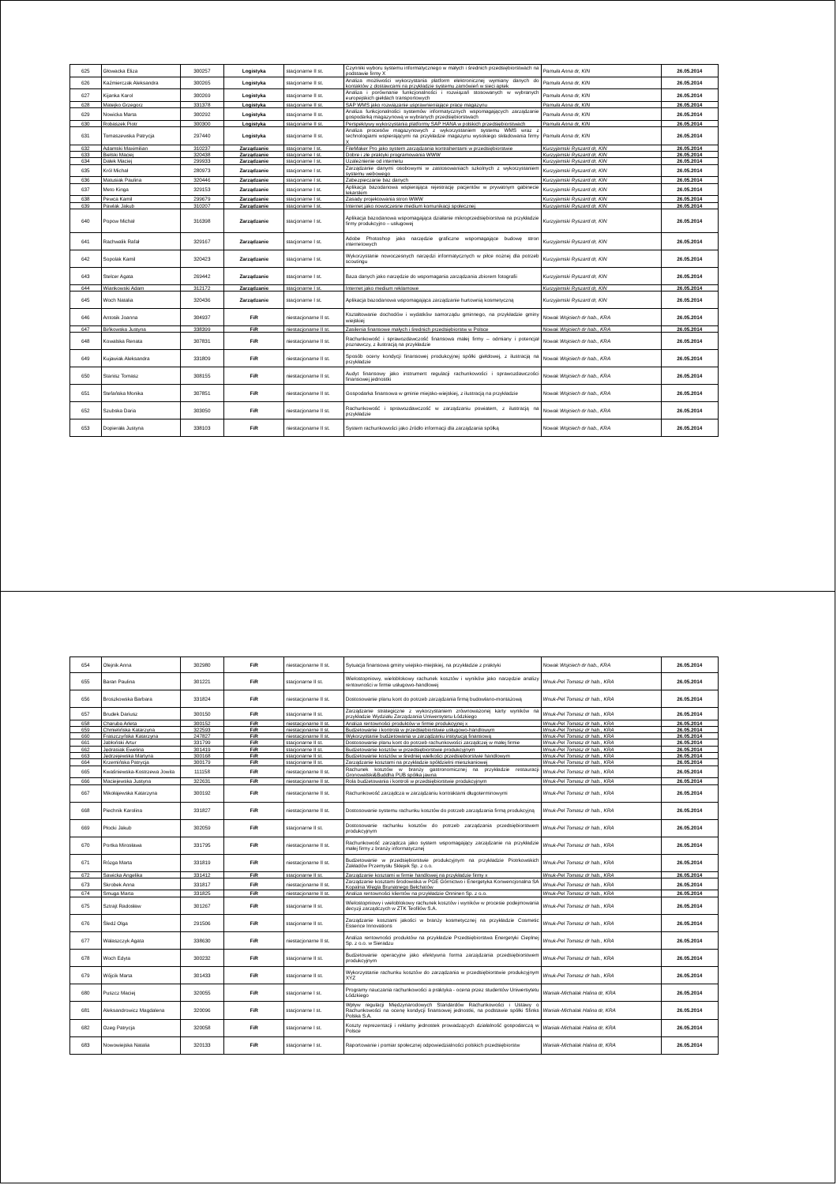| 625 | Głowacka Eliza | 300257 | Logistyka | stacjonarne II st. | Czynniki wyboru systemu informatycznego w małych i średnich przedsiębiorstwach na podstawie firmy X | Pamuła Anna dr, KIN | 26.05.2014 |
| 626 | Kaźmierczak Aleksandra | 300265 | Logistyka | stacjonarne II st. | Analiza możliwości wykorzystania platform elektronicznej wymiany danych do kontaktów z dostawcami na przykładzie systemu zamówień w sieci aptek | Pamuła Anna dr, KIN | 26.05.2014 |
| 627 | Kijanka Karol | 300269 | Logistyka | stacjonarne II st. | Analiza i porównanie funkcjonalności i rozwiązań stosowanych w wybranych europejskich giełdach transportowych | Pamuła Anna dr, KIN | 26.05.2014 |
| 628 | Matejko Grzegorz | 331378 | Logistyka | stacjonarne II st. | SAP WMS jako rozwiązanie usprawnieniające pracę magazynu | Pamuła Anna dr, KIN | 26.05.2014 |
| 629 | Nowicka Marta | 300292 | Logistyka | stacjonarne II st. | Analiza funkcjonalności systemów informatycznych wspomagających zarządzanie gospodarką magazynową w wybranych przedsiębiorstwach | Pamuła Anna dr, KIN | 26.05.2014 |
| 630 | Robaszek Piotr | 300300 | Logistyka | stacjonarne II st. | Perspektywy wykorzystania platformy SAP HANA w polskich przedsiębiorstwach | Pamuła Anna dr, KIN | 26.05.2014 |
| 631 | Tomaszewska Patrycja | 297440 | Logistyka | stacjonarne II st. | Analiza procesów magazynowych z wykorzystaniem systemu WMS wraz z technologiami wspierającymi na przykładzie magazynu wysokiego składowania firmy X | Pamuła Anna dr, KIN | 26.05.2014 |
| 632 | Adamski Maximilian | 310237 | Zarządzanie | stacjonarne I st. | FileMaker Pro jako system zarządzania kontrahentami w przedsiębiorstwie | Kurzyjamski Ryszard dr, KIN | 26.05.2014 |
| 633 | Bielski Maciej | 320438 | Zarządzanie | stacjonarne I st. | Dobre i złe praktyki programowania WWW | Kurzyjamski Ryszard dr, KIN | 26.05.2014 |
| 634 | Dałek Maciej | 299933 | Zarządzanie | stacjonarne I st. | Uzależnienie od internetu | Kurzyjamski Ryszard dr, KIN | 26.05.2014 |
| 635 | Król Michał | 280973 | Zarządzanie | stacjonarne I st. | Zarządzanie danymi osobowymi w zastosowaniach szkolnych z wykorzystaniem systemu webowego | Kurzyjamski Ryszard dr, KIN | 26.05.2014 |
| 636 | Matusiak Paulina | 320446 | Zarządzanie | stacjonarne I st. | Zabezpieczanie baz danych | Kurzyjamski Ryszard dr, KIN | 26.05.2014 |
| 637 | Meto Kinga | 329153 | Zarządzanie | stacjonarne I st. | Aplikacja bazodanowa wspierająca rejestrację pacjentów w prywatnym gabinecie lekarskim | Kurzyjamski Ryszard dr, KIN | 26.05.2014 |
| 638 | Pewca Kamil | 299679 | Zarządzanie | stacjonarne I st. | Zasady projektowania stron WWW | Kurzyjamski Ryszard dr, KIN | 26.05.2014 |
| 639 | Pawlak Jakub | 310207 | Zarządzanie | stacjonarne I st. | Internet jako nowoczesne medium komunikacji społecznej | Kurzyjamski Ryszard dr, KIN | 26.05.2014 |
| 640 | Popow Michał | 316398 | Zarządzanie | stacjonarne I st. | Aplikacja bazodanowa wspomagająca działanie mikroprzedsiębiorstwa na przykładzie firmy produkcyjno – usługowej | Kurzyjamski Ryszard dr, KIN | 26.05.2014 |
| 641 | Rachwalik Rafał | 329167 | Zarządzanie | stacjonarne I st. | Adobe Photoshop jako narzędzie graficzne wspomagające budowę stron internetowych | Kurzyjamski Ryszard dr, KIN | 26.05.2014 |
| 642 | Sopolak Kamil | 320423 | Zarządzanie | stacjonarne I st. | Wykorzystanie nowoczesnych narzędzi informatycznych w piłce nożnej dla potrzeb scoutingu | Kurzyjamski Ryszard dr, KIN | 26.05.2014 |
| 643 | Stelcer Agata | 269442 | Zarządzanie | stacjonarne I st. | Baza danych jako narzędzie do wspomagania zarządzania zbiorem fotografii | Kurzyjamski Ryszard dr, KIN | 26.05.2014 |
| 644 | Wiankowski Adam | 312172 | Zarządzanie | stacjonarne I st. | Internet jako medium reklamowe | Kurzyjamski Ryszard dr, KIN | 26.05.2014 |
| 645 | Woch Natalia | 320436 | Zarządzanie | stacjonarne I st. | Aplikacja bazodanowa wspomagająca zarządzanie hurtownią kosmetyczną | Kurzyjamski Ryszard dr, KIN | 26.05.2014 |
| 646 | Antosik Joanna | 304937 | FiR | niestacjonarne II st. | Kształtowanie dochodów i wydatków samorządu gminnego, na przykładzie gminy wiejskiej | Nowak Wojciech dr hab., KRA | 26.05.2014 |
| 647 | Bińkowska Justyna | 338399 | FiR | niestacjonarne II st. | Zasilenia finansowe małych i średnich przedsiębiorstw w Polsce | Nowak Wojciech dr hab., KRA | 26.05.2014 |
| 648 | Kowalska Renata | 307831 | FiR | niestacjonarne II st. | Rachunkowość i sprawozdawczość finansowa małej firmy – odmiany i potencjał poznawczy, z ilustracją na przykładzie | Nowak Wojciech dr hab., KRA | 26.05.2014 |
| 649 | Kujawiak Aleksandra | 331809 | FiR | niestacjonarne II st. | Sposób oceny kondycji finansowej produkcyjnej spółki giełdowej, z ilustracją na przykładzie | Nowak Wojciech dr hab., KRA | 26.05.2014 |
| 650 | Stanisz Tomasz | 308155 | FiR | niestacjonarne II st. | Audyt finansowy jako instrument regulacji rachunkowości i sprawozdawczości finansowej jednostki | Nowak Wojciech dr hab., KRA | 26.05.2014 |
| 651 | Stefańska Monika | 307851 | FiR | niestacjonarne II st. | Gospodarka finansowa w gminie miejsko-wiejskiej, z ilustracją na przykładzie | Nowak Wojciech dr hab., KRA | 26.05.2014 |
| 652 | Szubska Daria | 303050 | FiR | niestacjonarne II st. | Rachunkowość i sprawozdawczość w zarządzaniu powiatem, z ilustracją na przykładzie | Nowak Wojciech dr hab., KRA | 26.05.2014 |
| 653 | Dopierała Justyna | 338103 | FiR | niestacjonarne II st. | System rachunkowości jako źródło informacji dla zarządzania spółką | Nowak Wojciech dr hab., KRA | 26.05.2014 |
| 654 | Olejnik Anna | 302980 | FiR | niestacjonarne II st. | Sytuacja finansowa gminy wiejsko-miejskiej, na przykładzie z praktyki | Nowak Wojciech dr hab., KRA | 26.05.2014 |
| 655 | Baran Paulina | 301221 | FiR | stacjonarne II st. | Wielostopniowy, wieloblokowy rachunek kosztów i wyników jako narzędzie analizy rentowności w firmie usługowo-handlowej | Wnuk-Pel Tomasz dr hab., KRA | 26.05.2014 |
| 656 | Broszkowska Barbara | 331824 | FiR | niestacjonarne II st. | Dostosowanie planu kont do potrzeb zarządzania firmą budowlano-montażową | Wnuk-Pel Tomasz dr hab., KRA | 26.05.2014 |
| 657 | Brudek Dariusz | 300150 | FiR | stacjonarne II st. | Zarządzanie strategiczne z wykorzystaniem zrównoważonej karty wyników na przykładzie Wydziału Zarządzania Uniwersytetu Łódzkiego | Wnuk-Pel Tomasz dr hab., KRA | 26.05.2014 |
| 658 | Charuba Arleta | 300152 | FiR | niestacjonarne II st. | Analiza rentowności produktów w firmie produkcyjnej x | Wnuk-Pel Tomasz dr hab., KRA | 26.05.2014 |
| 659 | Chmielińska Katarzyna | 322593 | FiR | niestacjonarne II st. | Budżetowanie i kontrola w przedsiębiorstwie usługowo-handlowym | Wnuk-Pel Tomasz dr hab., KRA | 26.05.2014 |
| 660 | Fraszczyńska Katarzyna | 247827 | FiR | niestacjonarne II st. | Wykorzystanie budżetowania w zarządzaniu instytucją finansową | Wnuk-Pel Tomasz dr hab., KRA | 26.05.2014 |
| 661 | Jabłoński Artur | 331799 | FiR | stacjonarne II st. | Dostosowanie planu kont do potrzeb rachunkowości zarządczej w małej firmie | Wnuk-Pel Tomasz dr hab., KRA | 26.05.2014 |
| 662 | Jędrasiak Ewelina | 301419 | FiR | stacjonarne II st. | Budżetowanie kosztów w przedsiębiorstwie produkcyjnym | Wnuk-Pel Tomasz dr hab., KRA | 26.05.2014 |
| 663 | Jędrzejewska Martyna | 300168 | FiR | stacjonarne II st. | Budżetowanie kosztów w średniej wielkości przedsiębiorstwie handlowym | Wnuk-Pel Tomasz dr hab., KRA | 26.05.2014 |
| 664 | Krzemińska Patrycja | 300179 | FiR | stacjonarne II st. | Zarządzanie kosztami na przykładzie spółdzielni mieszkaniowej | Wnuk-Pel Tomasz dr hab., KRA | 26.05.2014 |
| 665 | Kwaśniewska-Kostrzewa Jowita | 111158 | FiR | niestacjonarne II st. | Rachunek kosztów w branży gastronomicznej na przykładzie restauracji Gronowalski&Buddha PUB spółka jawna | Wnuk-Pel Tomasz dr hab., KRA | 26.05.2014 |
| 666 | Maciejewska Justyna | 322631 | FiR | niestacjonarne II st. | Rola budżetowania i kontroli w przedsiębiorstwie produkcyjnym | Wnuk-Pel Tomasz dr hab., KRA | 26.05.2014 |
| 667 | Mikołajewska Katarzyna | 300192 | FiR | niestacjonarne II st. | Rachunkowość zarządcza w zarządzaniu kontraktami długoterminowymi | Wnuk-Pel Tomasz dr hab., KRA | 26.05.2014 |
| 668 | Piechnik Karolina | 331827 | FiR | niestacjonarne II st. | Dostosowanie systemu rachunku kosztów do potrzeb zarządzania firmą produkcyjną | Wnuk-Pel Tomasz dr hab., KRA | 26.05.2014 |
| 669 | Płocki Jakub | 302059 | FiR | stacjonarne II st. | Dostosowanie rachunku kosztów do potrzeb zarządzania przedsiębiorstwem produkcyjnym | Wnuk-Pel Tomasz dr hab., KRA | 26.05.2014 |
| 670 | Portka Mirosława | 331795 | FiR | niestacjonarne II st. | Rachunkowość zarządcza jako system wspomagający zarządzanie na przykładzie małej firmy z branży informatycznej | Wnuk-Pel Tomasz dr hab., KRA | 26.05.2014 |
| 671 | Rózga Marta | 331819 | FiR | niestacjonarne II st. | Budżetowanie w przedsiębiorstwie produkcyjnym na przykładzie Piotrkowskich Zakładów Przemysłu Sklejek Sp. z o.o. | Wnuk-Pel Tomasz dr hab., KRA | 26.05.2014 |
| 672 | Sawicka Angelika | 331412 | FiR | stacjonarne II st. | Zarządzanie kosztami w firmie handlowej na przykładzie firmy x | Wnuk-Pel Tomasz dr hab., KRA | 26.05.2014 |
| 673 | Skrobek Anna | 331817 | FiR | niestacjonarne II st. | Zarządzanie kosztami środowiska w PGE Górnictwo i Energetyka Konwencjonalna SA Kopalnia Węgla Brunatnego Bełchatów | Wnuk-Pel Tomasz dr hab., KRA | 26.05.2014 |
| 674 | Smuga Marta | 331825 | FiR | niestacjonarne II st. | Analiza rentowności klientów na przykładzie Onninen Sp. z o.o. | Wnuk-Pel Tomasz dr hab., KRA | 26.05.2014 |
| 675 | Sztrajt Radosław | 301267 | FiR | stacjonarne II st. | Wielostopniowy i wieloblokowy rachunek kosztów i wyników w procesie podejmowania decyzji zarządczych w ZTK Teofilów S.A. | Wnuk-Pel Tomasz dr hab., KRA | 26.05.2014 |
| 676 | Śledź Olga | 291506 | FiR | stacjonarne II st. | Zarządzanie kosztami jakości w branży kosmetycznej na przykładzie Cosmetic Essence Innovations | Wnuk-Pel Tomasz dr hab., KRA | 26.05.2014 |
| 677 | Walaszczyk Agata | 338630 | FiR | niestacjonarne II st. | Analiza rentowności produktów na przykładzie Przedsiębiorstwa Energetyki Cieplnej Sp. z o.o. w Sieradzu | Wnuk-Pel Tomasz dr hab., KRA | 26.05.2014 |
| 678 | Woch Edyta | 300232 | FiR | stacjonarne II st. | Budżetowanie operacyjne jako efektywna forma zarządzania przedsiębiorstwem produkcyjnym | Wnuk-Pel Tomasz dr hab., KRA | 26.05.2014 |
| 679 | Wójcik Marta | 301433 | FiR | stacjonarne II st. | Wykorzystanie rachunku kosztów do zarządzania w przedsiębiorstwie produkcyjnym XYZ | Wnuk-Pel Tomasz dr hab., KRA | 26.05.2014 |
| 680 | Puszcz Maciej | 320055 | FiR | stacjonarne I st. | Programy nauczania rachunkowości a praktyka - ocena przez studentów Uniwersytetu Łódzkiego | Waniak-Michalak Halina dr, KRA | 26.05.2014 |
| 681 | Aleksandrowicz Magdalena | 320096 | FiR | stacjonarne I st. | Wpływ regulacji Międzynarodowych Standardów Rachunkowości i Ustawy o Rachunkowości na ocenę kondycji finansowej jednostki, na podstawie spółki Sfinks Polska S.A. | Waniak-Michalak Halina dr, KRA | 26.05.2014 |
| 682 | Ozeg Patrycja | 320058 | FiR | stacjonarne I st. | Koszty reprezentacji i reklamy jednostek prowadzących działalność gospodarczą w Polsce | Waniak-Michalak Halina dr, KRA | 26.05.2014 |
| 683 | Nowowiejska Natalia | 320133 | FiR | stacjonarne I st. | Raportowanie i pomiar społecznej odpowiedzialności polskich przedsiębiorstw | Waniak-Michalak Halina dr, KRA | 26.05.2014 |